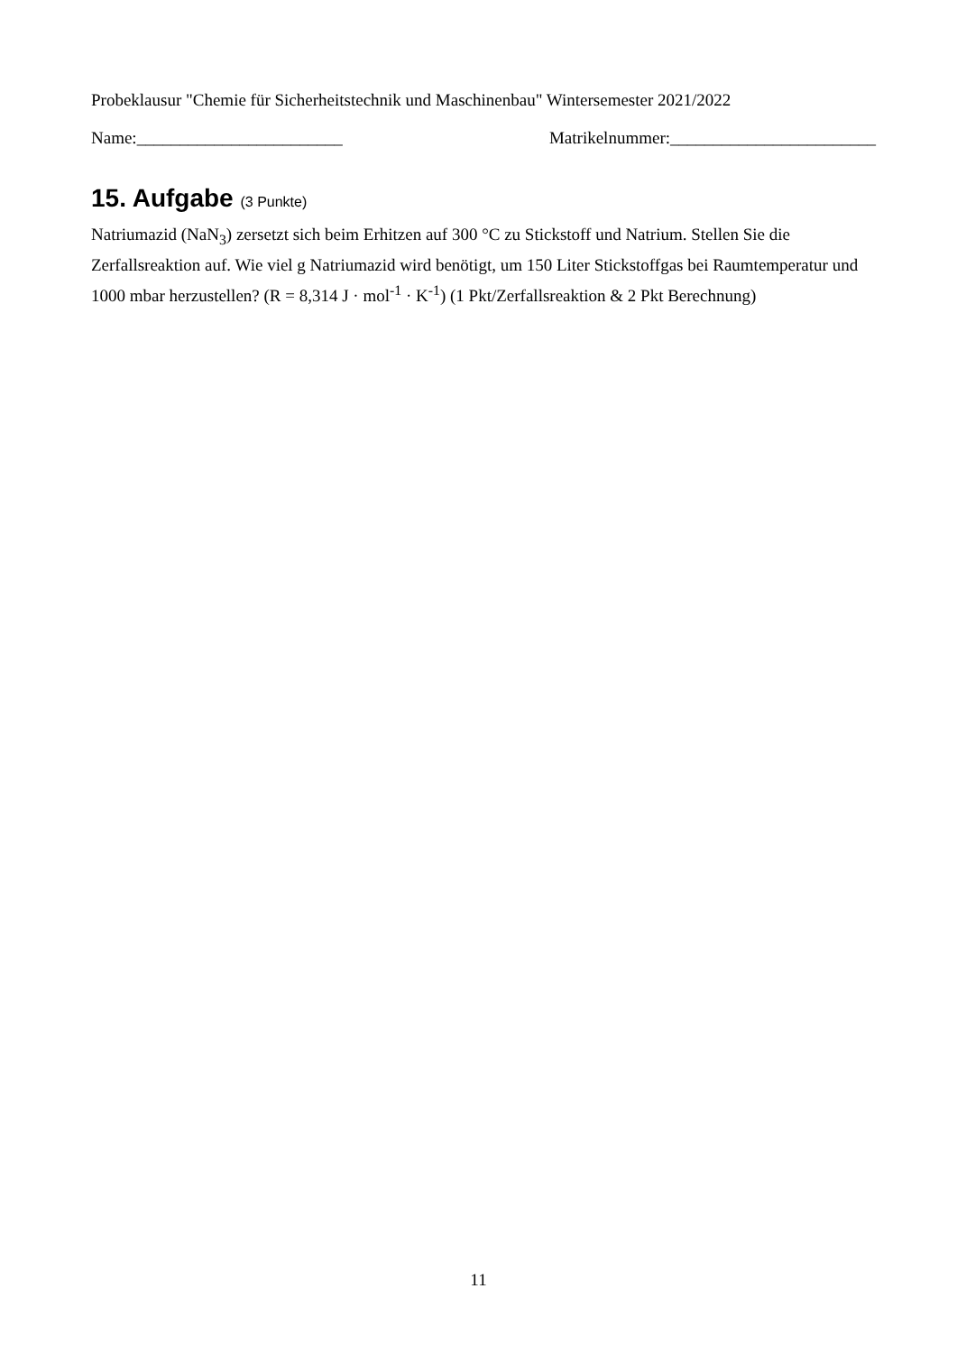Probeklausur "Chemie für Sicherheitstechnik und Maschinenbau" Wintersemester 2021/2022
Name:________________________ Matrikelnummer:________________________
15. Aufgabe (3 Punkte)
Natriumazid (NaN<sub>3</sub>) zersetzt sich beim Erhitzen auf 300 °C zu Stickstoff und Natrium. Stellen Sie die Zerfallsreaktion auf. Wie viel g Natriumazid wird benötigt, um 150 Liter Stickstoffgas bei Raumtemperatur und 1000 mbar herzustellen? (R = 8,314 J · mol<sup>-1</sup> · K<sup>-1</sup>) (1 Pkt/Zerfallsreaktion & 2 Pkt Berechnung)
11